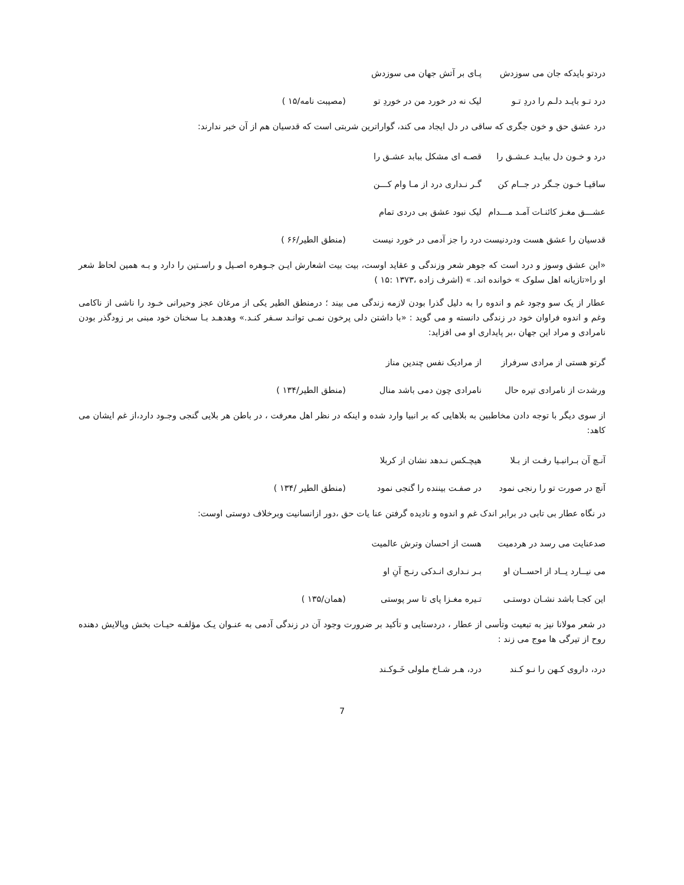دردتو بایدکه جان می سوزدش پـای بر آتش جهان می سوزدش
درد تـو بایـد دلـم را دردِ تـو لیک نه در خورد من در خوردِ تو (مصیبت نامه/۱۵ )
درد عشق حق و خون جگری که ساقی در دل ایجاد می کند، گواراترین شربتی است که قدسیان هم از آن خبر ندارند:
درد و خـون دل ببایـد عـشـق را قصـه ای مشکل ببابد عشـق را
ساقیـا خـون جـگر در جــام کن گـر نـداری درد از مـا وام کـــن
عشـــق مغـز کائنـات آمـد مـــدام لیک نبود عشق بی دردی تمام
قدسیان را عشق هست ودردنیست درد را جز آدمی در خورد نیست (منطق الطیر/۶۶ )
«این عشق وسوز و درد است که جوهر شعر وزندگی و عقاید اوست، بیت بیت اشعارش ایـن جـوهره اصـیل و راسـتین را دارد و بـه همین لحاظ شعر او را«تازیانه اهل سلوک » خوانده اند. » (اشرف زاده ،۱۳۷۳ :۱۵ )
عطار از یک سو وجود غم و اندوه را به دلیل گذرا بودن لازمه زندگی می بیند ؛ درمنطق الطیر یکی از مرغان عجز وحیرانی خـود را ناشی از ناکامی وغم و اندوه فراوان خود در زندگی دانسته و می گوید : «با داشتن دلی پرخون نمـی توانـد سـفر کنـد.» وهدهـد بـا سخنان خود مبنی بر زودگذر بودن نامرادی و مراد این جهان ،بر پایداری او می افزاید:
گرتو هستی از مرادی سرفراز از مرادیک نفس چندین مناز
ورشدت از نامرادی تیره حال نامرادی چون دمی باشد منال (منطق الطیر/۱۳۴ )
از سوی دیگر با توجه دادن مخاطبین به بلاهایی که بر انبیا وارد شده و اینکه در نظر اهل معرفت ، در باطن هر بلایی گنجی وجـود دارد،از غم ایشان می کاهد:
آنـچ آن بـرانبـیا رفـت از بـلا هیچـکس نـدهد نشان از کربلا
آنچ در صورت تو را رنجی نمود در صفـت بیننده را گنجی نمود (منطق الطیر /۱۳۴ )
در نگاه عطار بی تابی در برابر اندک غم و اندوه و نادیده گرفتن عنا یات حق ،دور ازانسانیت وبرخلاف دوستی اوست:
صدعنایت می رسد در هردمیت هست از احسان وترش عالمیت
می نیــارد یــاد از احســان او بـر نـداری انـدکی رنـج آنِ او
این کجـا باشد نشـان دوستـی تـیره مغـزا پای تا سر پوستی (همان/۱۳۵ )
در شعر مولانا نیز به تبعیت وتأسی از عطار ، دردستایی و تأکید بر ضرورت وجود آن در زندگی آدمی به عنـوان یـک مؤلفـه حیـات بخش وپالایش دهنده روح از تیرگی ها موج می زند :
درد، داروی کـهن را نـو کـند درد، هـر شـاخ ملولی خَـوکـند
7